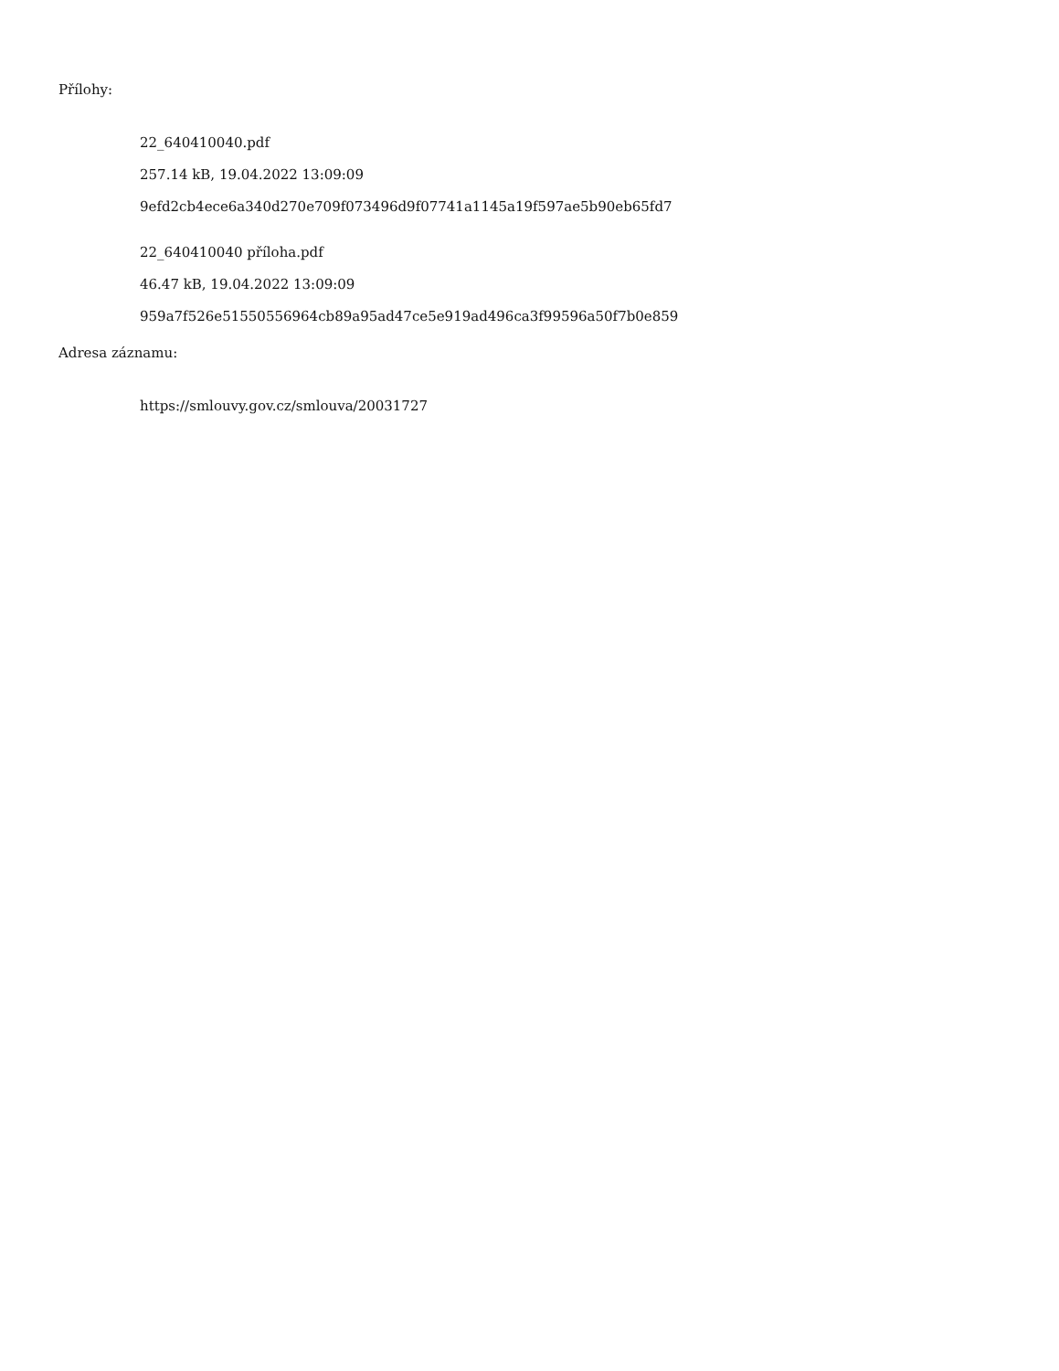Přílohy:
22_640410040.pdf
257.14 kB, 19.04.2022 13:09:09
9efd2cb4ece6a340d270e709f073496d9f07741a1145a19f597ae5b90eb65fd7
22_640410040 příloha.pdf
46.47 kB, 19.04.2022 13:09:09
959a7f526e51550556964cb89a95ad47ce5e919ad496ca3f99596a50f7b0e859
Adresa záznamu:
https://smlouvy.gov.cz/smlouva/20031727